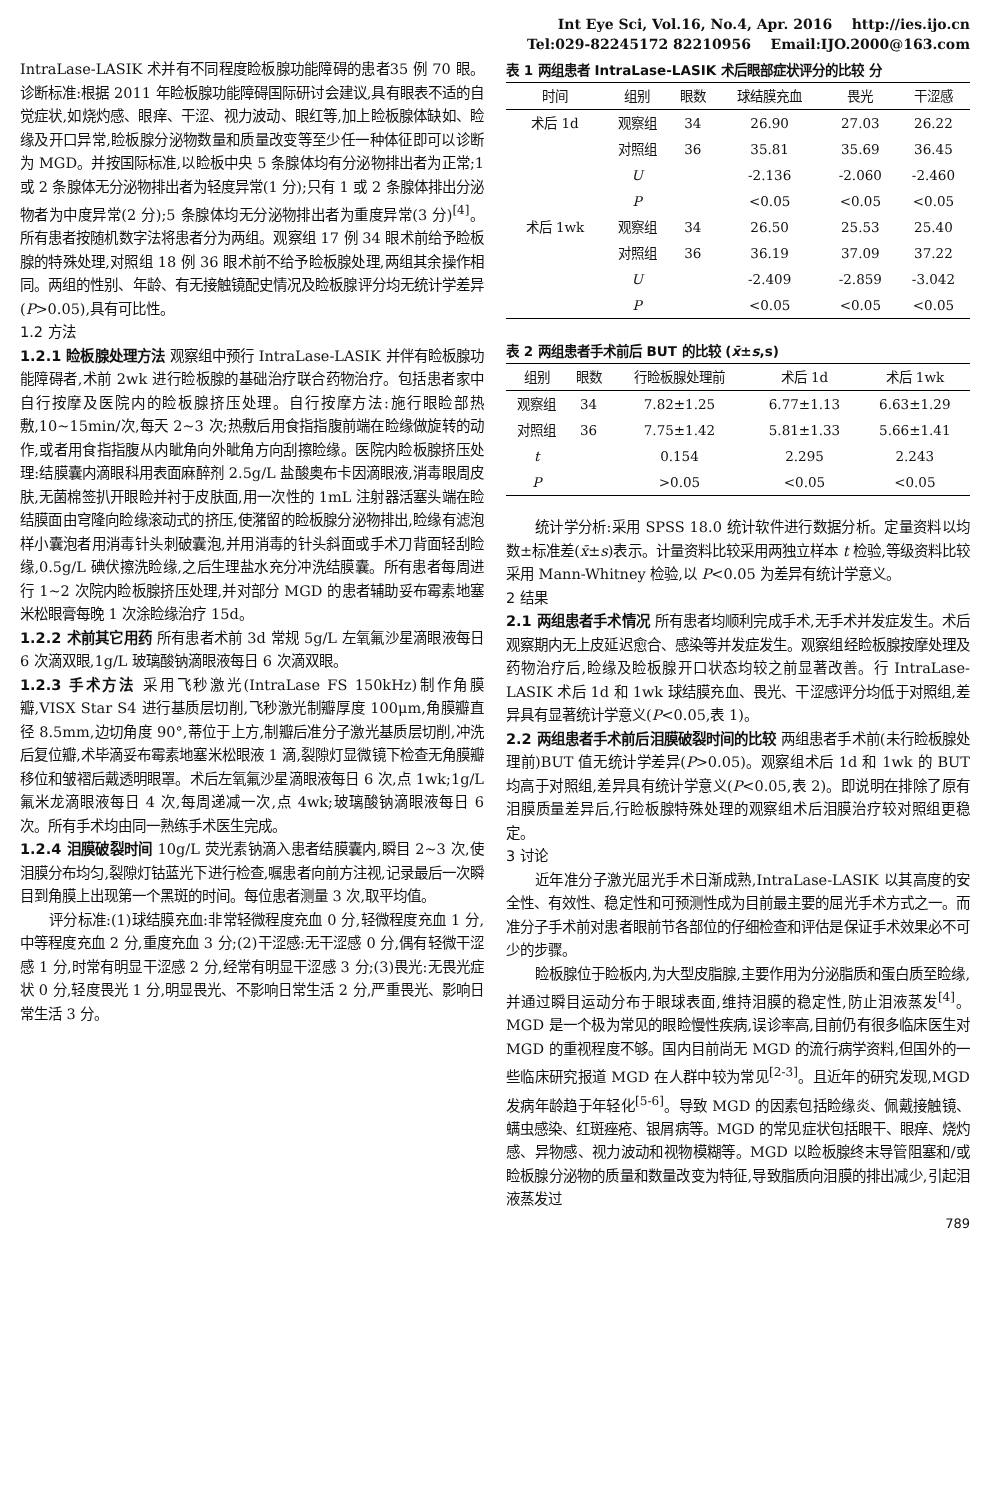Int Eye Sci, Vol.16, No.4, Apr. 2016 http://ies.ijo.cn
Tel:029-82245172 82210956 Email:IJO.2000@163.com
IntraLase-LASIK 术并有不同程度睑板腺功能障碍的患者35 例 70 眼。诊断标准:根据 2011 年睑板腺功能障碍国际研讨会建议,具有眼表不适的自觉症状,如烧灼感、眼痒、干涩、视力波动、眼红等,加上睑板腺体缺如、睑缘及开口异常,睑板腺分泌物数量和质量改变等至少任一种体征即可以诊断为 MGD。并按国际标准,以睑板中央 5 条腺体均有分泌物排出者为正常;1 或 2 条腺体无分泌物排出者为轻度异常(1 分);只有 1 或 2 条腺体排出分泌物者为中度异常(2 分);5 条腺体均无分泌物排出者为重度异常(3 分)<sup>[4]</sup>。所有患者按随机数字法将患者分为两组。观察组 17 例 34 眼术前给予睑板腺的特殊处理,对照组 18 例 36 眼术前不给予睑板腺处理,两组其余操作相同。两组的性别、年龄、有无接触镜配史情况及睑板腺评分均无统计学差异(P>0.05),具有可比性。
1.2 方法
1.2.1 睑板腺处理方法 观察组中预行 IntraLase-LASIK 并伴有睑板腺功能障碍者,术前 2wk 进行睑板腺的基础治疗联合药物治疗。包括患者家中自行按摩及医院内的睑板腺挤压处理。自行按摩方法:施行眼睑部热敷,10~15min/次,每天 2~3 次;热敷后用食指指腹前端在睑缘做旋转的动作,或者用食指指腹从内眦角向外眦角方向刮擦睑缘。医院内睑板腺挤压处理:结膜囊内滴眼科用表面麻醉剂 2.5g/L 盐酸奥布卡因滴眼液,消毒眼周皮肤,无菌棉签扒开眼睑并衬于皮肤面,用一次性的 1mL 注射器活塞头端在睑结膜面由穹隆向睑缘滚动式的挤压,使潴留的睑板腺分泌物排出,睑缘有滤泡样小囊泡者用消毒针头刺破囊泡,并用消毒的针头斜面或手术刀背面轻刮睑缘,0.5g/L 碘伏擦洗睑缘,之后生理盐水充分冲洗结膜囊。所有患者每周进行 1~2 次院内睑板腺挤压处理,并对部分 MGD 的患者辅助妥布霉素地塞米松眼膏每晚 1 次涂睑缘治疗 15d。
1.2.2 术前其它用药 所有患者术前 3d 常规 5g/L 左氧氟沙星滴眼液每日 6 次滴双眼,1g/L 玻璃酸钠滴眼液每日 6 次滴双眼。
1.2.3 手术方法 采用飞秒激光(IntraLase FS 150kHz)制作角膜瓣,VISX Star S4 进行基质层切削,飞秒激光制瓣厚度 100μm,角膜瓣直径 8.5mm,边切角度 90°,蒂位于上方,制瓣后准分子激光基质层切削,冲洗后复位瓣,术毕滴妥布霉素地塞米松眼液 1 滴,裂隙灯显微镜下检查无角膜瓣移位和皱褶后戴透明眼罩。术后左氧氟沙星滴眼液每日 6 次,点 1wk;1g/L 氟米龙滴眼液每日 4 次,每周递减一次,点 4wk;玻璃酸钠滴眼液每日 6 次。所有手术均由同一熟练手术医生完成。
1.2.4 泪膜破裂时间 10g/L 荧光素钠滴入患者结膜囊内,瞬目 2~3 次,使泪膜分布均匀,裂隙灯钴蓝光下进行检查,嘱患者向前方注视,记录最后一次瞬目到角膜上出现第一个黑斑的时间。每位患者测量 3 次,取平均值。
评分标准:(1)球结膜充血:非常轻微程度充血 0 分,轻微程度充血 1 分,中等程度充血 2 分,重度充血 3 分;(2)干涩感:无干涩感 0 分,偶有轻微干涩感 1 分,时常有明显干涩感 2 分,经常有明显干涩感 3 分;(3)畏光:无畏光症状 0 分,轻度畏光 1 分,明显畏光、不影响日常生活 2 分,严重畏光、影响日常生活 3 分。
表 1 两组患者 IntraLase-LASIK 术后眼部症状评分的比较 分
| 时间 | 组别 | 眼数 | 球结膜充血 | 畏光 | 干涩感 |
| --- | --- | --- | --- | --- | --- |
| 术后 1d | 观察组 | 34 | 26.90 | 27.03 | 26.22 |
| | 对照组 | 36 | 35.81 | 35.69 | 36.45 |
| | U | | -2.136 | -2.060 | -2.460 |
| | P | | <0.05 | <0.05 | <0.05 |
| 术后 1wk | 观察组 | 34 | 26.50 | 25.53 | 25.40 |
| | 对照组 | 36 | 36.19 | 37.09 | 37.22 |
| | U | | -2.409 | -2.859 | -3.042 |
| | P | | <0.05 | <0.05 | <0.05 |
表 2 两组患者手术前后 BUT 的比较 ( x̄ ± s ,s)
| 组别 | 眼数 | 行睑板腺处理前 | 术后 1d | 术后 1wk |
| --- | --- | --- | --- | --- |
| 观察组 | 34 | 7.82±1.25 | 6.77±1.13 | 6.63±1.29 |
| 对照组 | 36 | 7.75±1.42 | 5.81±1.33 | 5.66±1.41 |
| t | | 0.154 | 2.295 | 2.243 |
| P | | >0.05 | <0.05 | <0.05 |
统计学分析:采用 SPSS 18.0 统计软件进行数据分析。定量资料以均数±标准差(x̄±s)表示。计量资料比较采用两独立样本 t 检验,等级资料比较采用 Mann-Whitney 检验,以 P<0.05 为差异有统计学意义。
2 结果
2.1 两组患者手术情况 所有患者均顺利完成手术,无手术并发症发生。术后观察期内无上皮延迟愈合、感染等并发症发生。观察组经睑板腺按摩处理及药物治疗后,睑缘及睑板腺开口状态均较之前显著改善。行 IntraLase-LASIK 术后 1d 和 1wk 球结膜充血、畏光、干涩感评分均低于对照组,差异具有显著统计学意义(P<0.05,表 1)。
2.2 两组患者手术前后泪膜破裂时间的比较 两组患者手术前(未行睑板腺处理前)BUT 值无统计学差异(P>0.05)。观察组术后 1d 和 1wk 的 BUT 均高于对照组,差异具有统计学意义(P<0.05,表 2)。即说明在排除了原有泪膜质量差异后,行睑板腺特殊处理的观察组术后泪膜治疗较对照组更稳定。
3 讨论
近年准分子激光屈光手术日渐成熟,IntraLase-LASIK 以其高度的安全性、有效性、稳定性和可预测性成为目前最主要的屈光手术方式之一。而准分子手术前对患者眼前节各部位的仔细检查和评估是保证手术效果必不可少的步骤。
睑板腺位于睑板内,为大型皮脂腺,主要作用为分泌脂质和蛋白质至睑缘,并通过瞬目运动分布于眼球表面,维持泪膜的稳定性,防止泪液蒸发<sup>[4]</sup>。MGD 是一个极为常见的眼睑慢性疾病,误诊率高,目前仍有很多临床医生对 MGD 的重视程度不够。国内目前尚无 MGD 的流行病学资料,但国外的一些临床研究报道 MGD 在人群中较为常见<sup>[2-3]</sup>。且近年的研究发现,MGD 发病年龄趋于年轻化<sup>[5-6]</sup>。导致 MGD 的因素包括睑缘炎、佩戴接触镜、螨虫感染、红斑痤疮、银屑病等。MGD 的常见症状包括眼干、眼痒、烧灼感、异物感、视力波动和视物模糊等。MGD 以睑板腺终末导管阻塞和/或睑板腺分泌物的质量和数量改变为特征,导致脂质向泪膜的排出减少,引起泪液蒸发过
789